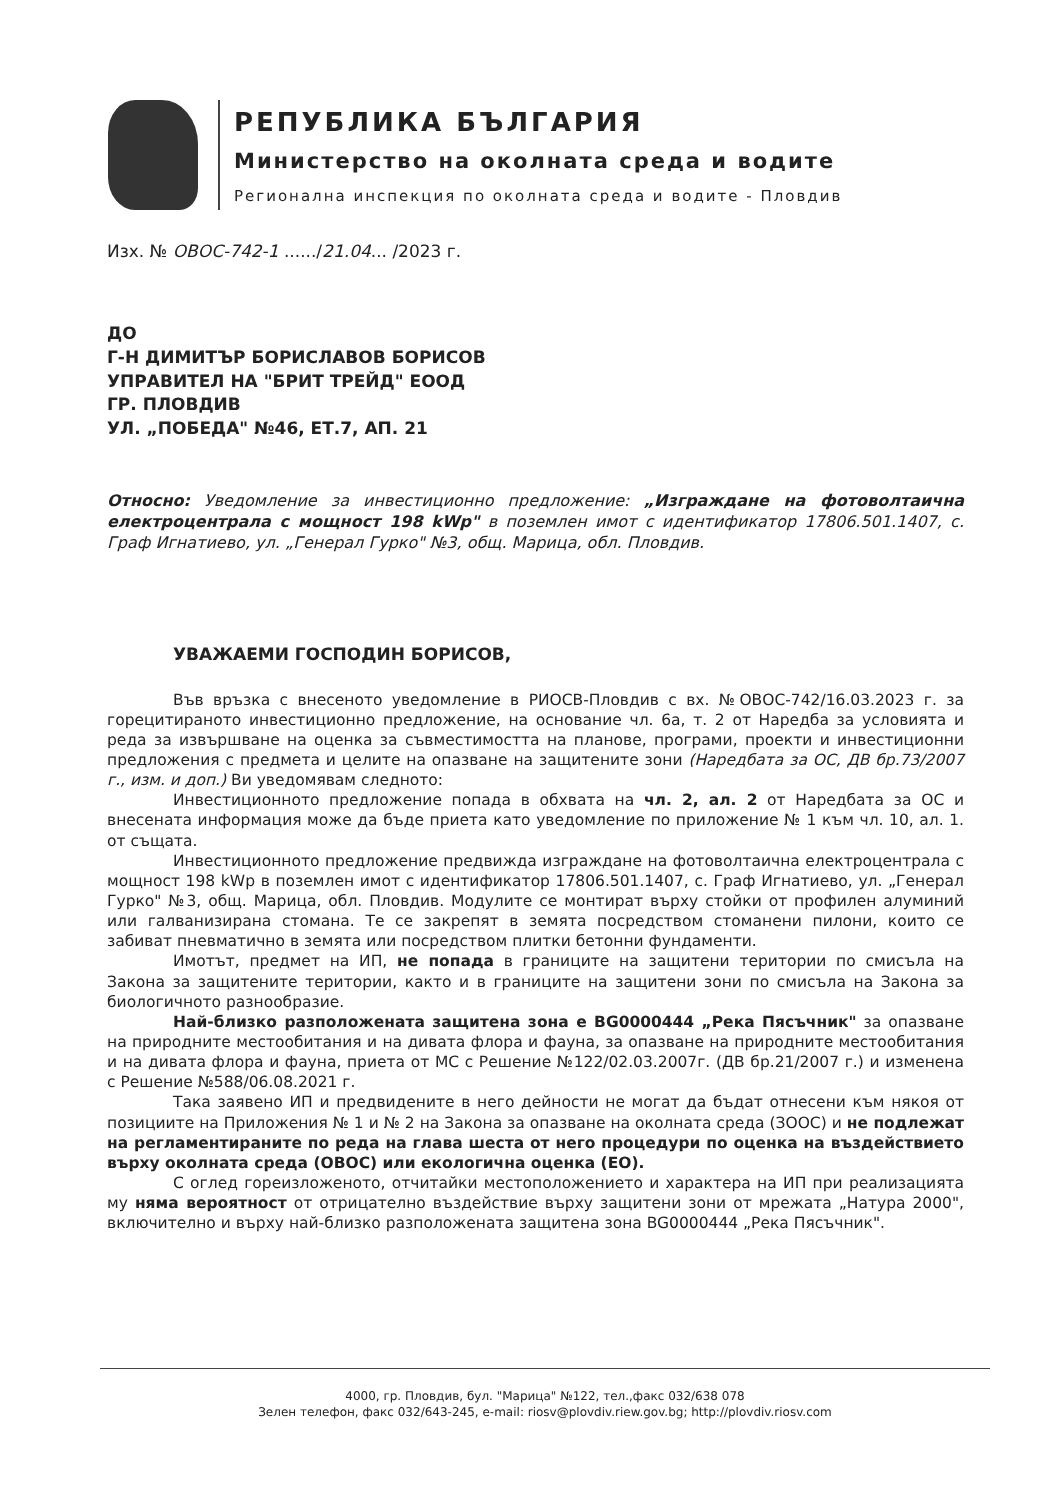РЕПУБЛИКА БЪЛГАРИЯ
Министерство на околната среда и водите
Регионална инспекция по околната среда и водите - Пловдив
Изх. № ОВОС-742-1 ....../21.04... /2023 г.
ДО
Г-Н ДИМИТЪР БОРИСЛАВОВ БОРИСОВ
УПРАВИТЕЛ НА "БРИТ ТРЕЙД" ЕООД
ГР. ПЛОВДИВ
УЛ. „ПОБЕДА" №46, ЕТ.7, АП. 21
Относно: Уведомление за инвестиционно предложение: „Изграждане на фотоволтаична електроцентрала с мощност 198 kWp" в поземлен имот с идентификатор 17806.501.1407, с. Граф Игнатиево, ул. „Генерал Гурко" №3, общ. Марица, обл. Пловдив.
УВАЖАЕМИ ГОСПОДИН БОРИСОВ,
Във връзка с внесеното уведомление в РИОСВ-Пловдив с вх. №ОВОС-742/16.03.2023 г. за горецитираното инвестиционно предложение, на основание чл. 6а, т. 2 от Наредба за условията и реда за извършване на оценка за съвместимостта на планове, програми, проекти и инвестиционни предложения с предмета и целите на опазване на защитените зони (Наредбата за ОС, ДВ бр.73/2007 г., изм. и доп.) Ви уведомявам следното:
Инвестиционното предложение попада в обхвата на чл. 2, ал. 2 от Наредбата за ОС и внесената информация може да бъде приета като уведомление по приложение № 1 към чл. 10, ал. 1. от същата.
Инвестиционното предложение предвижда изграждане на фотоволтаична електроцентрала с мощност 198 kWp в поземлен имот с идентификатор 17806.501.1407, с. Граф Игнатиево, ул. „Генерал Гурко" №3, общ. Марица, обл. Пловдив. Модулите се монтират върху стойки от профилен алуминий или галванизирана стомана. Те се закрепят в земята посредством стоманени пилони, които се забиват пневматично в земята или посредством плитки бетонни фундаменти.
Имотът, предмет на ИП, не попада в границите на защитени територии по смисъла на Закона за защитените територии, както и в границите на защитени зони по смисъла на Закона за биологичното разнообразие.
Най-близко разположената защитена зона е BG0000444 „Река Пясъчник" за опазване на природните местообитания и на дивата флора и фауна, за опазване на природните местообитания и на дивата флора и фауна, приета от МС с Решение №122/02.03.2007г. (ДВ бр.21/2007 г.) и изменена с Решение №588/06.08.2021 г.
Така заявено ИП и предвидените в него дейности не могат да бъдат отнесени към някоя от позициите на Приложения № 1 и № 2 на Закона за опазване на околната среда (ЗООС) и не подлежат на регламентираните по реда на глава шеста от него процедури по оценка на въздействието върху околната среда (ОВОС) или екологична оценка (ЕО).
С оглед гореизложеното, отчитайки местоположението и характера на ИП при реализацията му няма вероятност от отрицателно въздействие върху защитени зони от мрежата „Натура 2000", включително и върху най-близко разположената защитена зона BG0000444 „Река Пясъчник".
4000, гр. Пловдив, бул. "Марица" №122, тел.,факс 032/638 078
Зелен телефон, факс 032/643-245, e-mail: riosv@plovdiv.riew.gov.bg; http://plovdiv.riosv.com